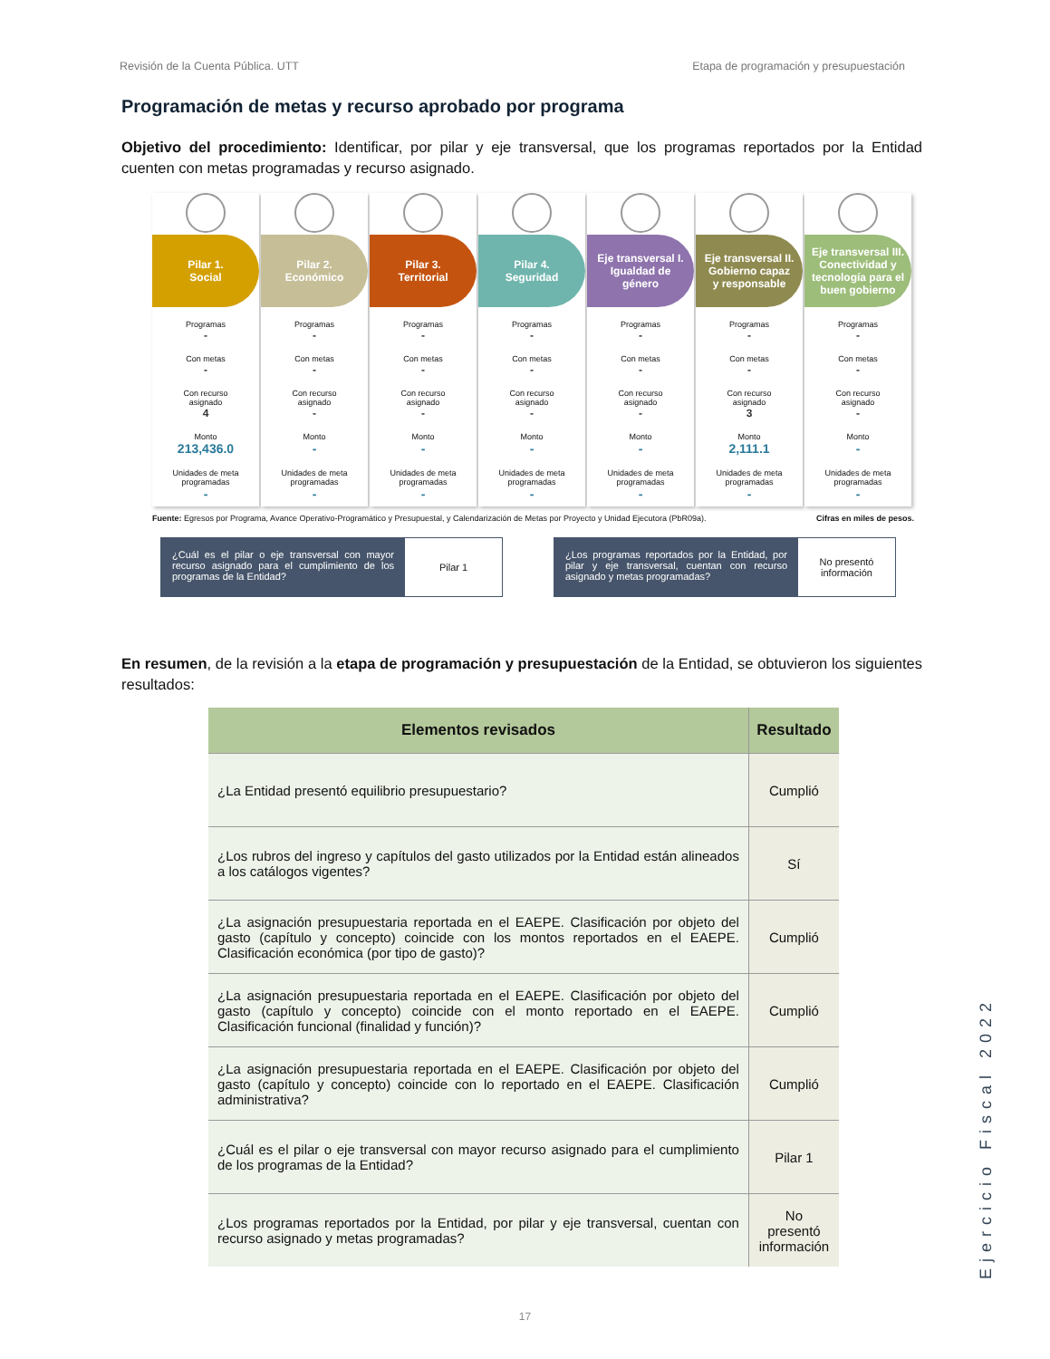Revisión de la Cuenta Pública. UTT Etapa de programación y presupuestación
Programación de metas y recurso aprobado por programa
Objetivo del procedimiento: Identificar, por pilar y eje transversal, que los programas reportados por la Entidad cuenten con metas programadas y recurso asignado.
Pilar 1.
Social
Programas
-
Con metas
-
Con recurso
asignado
4
Monto
213,436.0
Unidades de meta
programadas
-
Pilar 2.
Económico
Programas
-
Con metas
-
Con recurso
asignado
-
Monto
-
Unidades de meta
programadas
-
Pilar 3.
Territorial
Programas
-
Con metas
-
Con recurso
asignado
-
Monto
-
Unidades de meta
programadas
-
Pilar 4.
Seguridad
Programas
-
Con metas
-
Con recurso
asignado
-
Monto
-
Unidades de meta
programadas
-
Eje transversal I.
Igualdad de
género
Programas
-
Con metas
-
Con recurso
asignado
-
Monto
-
Unidades de meta
programadas
-
Eje transversal II.
Gobierno capaz
y responsable
Programas
-
Con metas
-
Con recurso
asignado
3
Monto
2,111.1
Unidades de meta
programadas
-
Eje transversal III.
Conectividad y
tecnología para el
buen gobierno
Programas
-
Con metas
-
Con recurso
asignado
-
Monto
-
Unidades de meta
programadas
-
Fuente: Egresos por Programa, Avance Operativo-Programático y Presupuestal, y Calendarización de Metas por Proyecto y Unidad Ejecutora (PbR09a). Cifras en miles de pesos.
¿Cuál es el pilar o eje transversal con mayor recurso asignado para el cumplimiento de los programas de la Entidad?
Pilar 1
¿Los programas reportados por la Entidad, por pilar y eje transversal, cuentan con recurso asignado y metas programadas?
No presentó
información
En resumen, de la revisión a la etapa de programación y presupuestación de la Entidad, se obtuvieron los siguientes resultados:
| Elementos revisados | Resultado |
| --- | --- |
| ¿La Entidad presentó equilibrio presupuestario? | Cumplió |
| ¿Los rubros del ingreso y capítulos del gasto utilizados por la Entidad están alineados a los catálogos vigentes? | Sí |
| ¿La asignación presupuestaria reportada en el EAEPE. Clasificación por objeto del gasto (capítulo y concepto) coincide con los montos reportados en el EAEPE. Clasificación económica (por tipo de gasto)? | Cumplió |
| ¿La asignación presupuestaria reportada en el EAEPE. Clasificación por objeto del gasto (capítulo y concepto) coincide con el monto reportado en el EAEPE. Clasificación funcional (finalidad y función)? | Cumplió |
| ¿La asignación presupuestaria reportada en el EAEPE. Clasificación por objeto del gasto (capítulo y concepto) coincide con lo reportado en el EAEPE. Clasificación administrativa? | Cumplió |
| ¿Cuál es el pilar o eje transversal con mayor recurso asignado para el cumplimiento de los programas de la Entidad? | Pilar 1 |
| ¿Los programas reportados por la Entidad, por pilar y eje transversal, cuentan con recurso asignado y metas programadas? | No presentó información |
17
Ejercicio Fiscal 2022